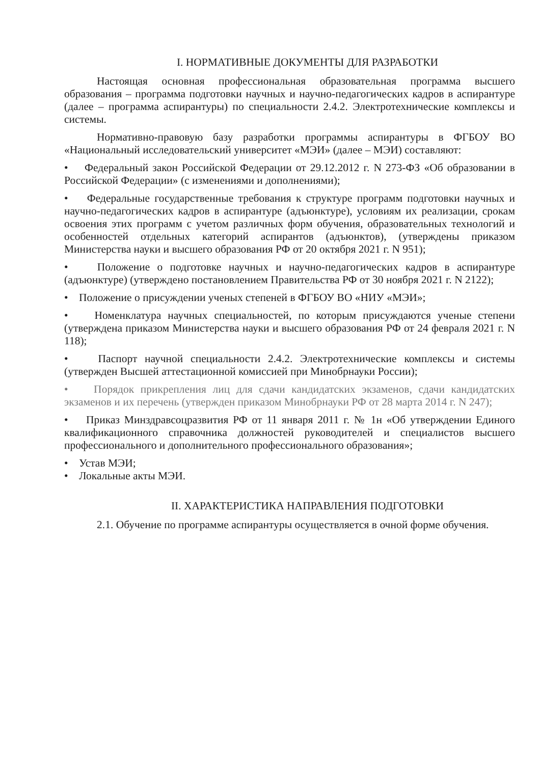I. НОРМАТИВНЫЕ ДОКУМЕНТЫ ДЛЯ РАЗРАБОТКИ
Настоящая основная профессиональная образовательная программа высшего образования – программа подготовки научных и научно-педагогических кадров в аспирантуре (далее – программа аспирантуры) по специальности 2.4.2. Электротехнические комплексы и системы.
Нормативно-правовую базу разработки программы аспирантуры в ФГБОУ ВО «Национальный исследовательский университет «МЭИ» (далее – МЭИ) составляют:
• Федеральный закон Российской Федерации от 29.12.2012 г. N 273-ФЗ «Об образовании в Российской Федерации» (с изменениями и дополнениями);
• Федеральные государственные требования к структуре программ подготовки научных и научно-педагогических кадров в аспирантуре (адъюнктуре), условиям их реализации, срокам освоения этих программ с учетом различных форм обучения, образовательных технологий и особенностей отдельных категорий аспирантов (адъюнктов), (утверждены приказом Министерства науки и высшего образования РФ от 20 октября 2021 г. N 951);
• Положение о подготовке научных и научно-педагогических кадров в аспирантуре (адъюнктуре) (утверждено постановлением Правительства РФ от 30 ноября 2021 г. N 2122);
• Положение о присуждении ученых степеней в ФГБОУ ВО «НИУ «МЭИ»;
• Номенклатура научных специальностей, по которым присуждаются ученые степени (утверждена приказом Министерства науки и высшего образования РФ от 24 февраля 2021 г. N 118);
• Паспорт научной специальности 2.4.2. Электротехнические комплексы и системы (утвержден Высшей аттестационной комиссией при Минобрнауки России);
• Порядок прикрепления лиц для сдачи кандидатских экзаменов, сдачи кандидатских экзаменов и их перечень (утвержден приказом Минобрнауки РФ от 28 марта 2014 г. N 247);
• Приказ Минздравсоцразвития РФ от 11 января 2011 г. № 1н «Об утверждении Единого квалификационного справочника должностей руководителей и специалистов высшего профессионального и дополнительного профессионального образования»;
• Устав МЭИ;
• Локальные акты МЭИ.
II. ХАРАКТЕРИСТИКА НАПРАВЛЕНИЯ ПОДГОТОВКИ
2.1. Обучение по программе аспирантуры осуществляется в очной форме обучения.